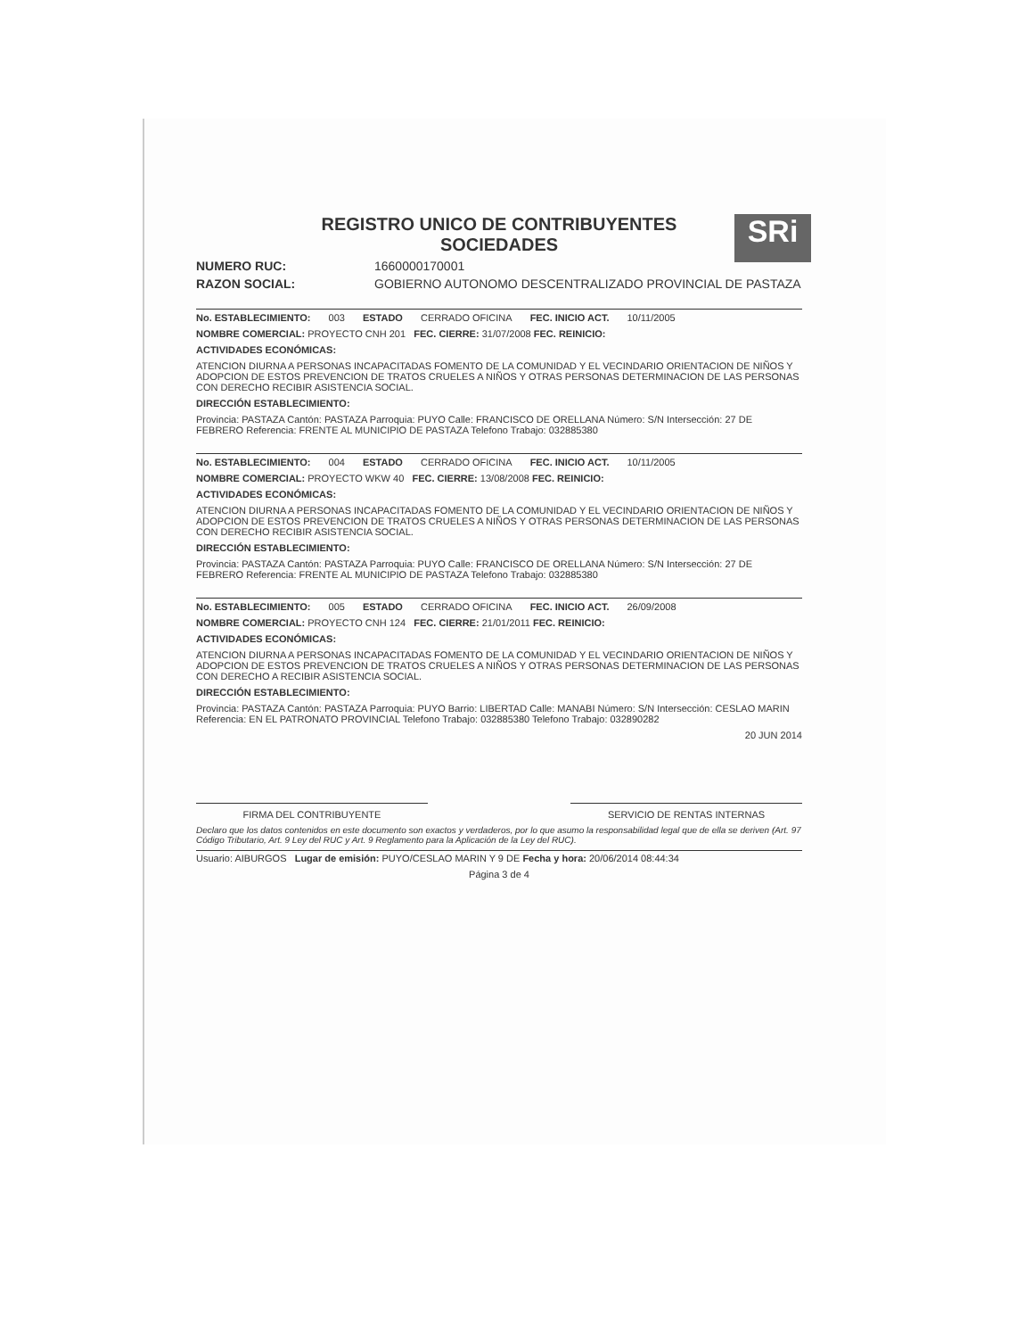SRi
REGISTRO UNICO DE CONTRIBUYENTES
SOCIEDADES
NUMERO RUC: 1660000170001
RAZON SOCIAL: GOBIERNO AUTONOMO DESCENTRALIZADO PROVINCIAL DE PASTAZA
No. ESTABLECIMIENTO: 003 ESTADO CERRADO OFICINA FEC. INICIO ACT. 10/11/2005
NOMBRE COMERCIAL: PROYECTO CNH 201 FEC. CIERRE: 31/07/2008 FEC. REINICIO:
ACTIVIDADES ECONÓMICAS:
ATENCION DIURNA A PERSONAS INCAPACITADAS FOMENTO DE LA COMUNIDAD Y EL VECINDARIO ORIENTACION DE NIÑOS Y ADOPCION DE ESTOS PREVENCION DE TRATOS CRUELES A NIÑOS Y OTRAS PERSONAS DETERMINACION DE LAS PERSONAS CON DERECHO RECIBIR ASISTENCIA SOCIAL.
DIRECCIÓN ESTABLECIMIENTO:
Provincia: PASTAZA Cantón: PASTAZA Parroquia: PUYO Calle: FRANCISCO DE ORELLANA Número: S/N Intersección: 27 DE FEBRERO Referencia: FRENTE AL MUNICIPIO DE PASTAZA Telefono Trabajo: 032885380
No. ESTABLECIMIENTO: 004 ESTADO CERRADO OFICINA FEC. INICIO ACT. 10/11/2005
NOMBRE COMERCIAL: PROYECTO WKW 40 FEC. CIERRE: 13/08/2008 FEC. REINICIO:
ACTIVIDADES ECONÓMICAS:
ATENCION DIURNA A PERSONAS INCAPACITADAS FOMENTO DE LA COMUNIDAD Y EL VECINDARIO ORIENTACION DE NIÑOS Y ADOPCION DE ESTOS PREVENCION DE TRATOS CRUELES A NIÑOS Y OTRAS PERSONAS DETERMINACION DE LAS PERSONAS CON DERECHO RECIBIR ASISTENCIA SOCIAL.
DIRECCIÓN ESTABLECIMIENTO:
Provincia: PASTAZA Cantón: PASTAZA Parroquia: PUYO Calle: FRANCISCO DE ORELLANA Número: S/N Intersección: 27 DE FEBRERO Referencia: FRENTE AL MUNICIPIO DE PASTAZA Telefono Trabajo: 032885380
No. ESTABLECIMIENTO: 005 ESTADO CERRADO OFICINA FEC. INICIO ACT. 26/09/2008
NOMBRE COMERCIAL: PROYECTO CNH 124 FEC. CIERRE: 21/01/2011 FEC. REINICIO:
ACTIVIDADES ECONÓMICAS:
ATENCION DIURNA A PERSONAS INCAPACITADAS FOMENTO DE LA COMUNIDAD Y EL VECINDARIO ORIENTACION DE NIÑOS Y ADOPCION DE ESTOS PREVENCION DE TRATOS CRUELES A NIÑOS Y OTRAS PERSONAS DETERMINACION DE LAS PERSONAS CON DERECHO A RECIBIR ASISTENCIA SOCIAL.
DIRECCIÓN ESTABLECIMIENTO:
Provincia: PASTAZA Cantón: PASTAZA Parroquia: PUYO Barrio: LIBERTAD Calle: MANABI Número: S/N Intersección: CESLAO MARIN Referencia: EN EL PATRONATO PROVINCIAL Telefono Trabajo: 032885380 Telefono Trabajo: 032890282
20 JUN 2014
FIRMA DEL CONTRIBUYENTE SERVICIO DE RENTAS INTERNAS
Declaro que los datos contenidos en este documento son exactos y verdaderos, por lo que asumo la responsabilidad legal que de ella se deriven (Art. 97 Código Tributario, Art. 9 Ley del RUC y Art. 9 Reglamento para la Aplicación de la Ley del RUC).
Usuario: AIBURGOS Lugar de emisión: PUYO/CESLAO MARIN Y 9 DE Fecha y hora: 20/06/2014 08:44:34
Página 3 de 4